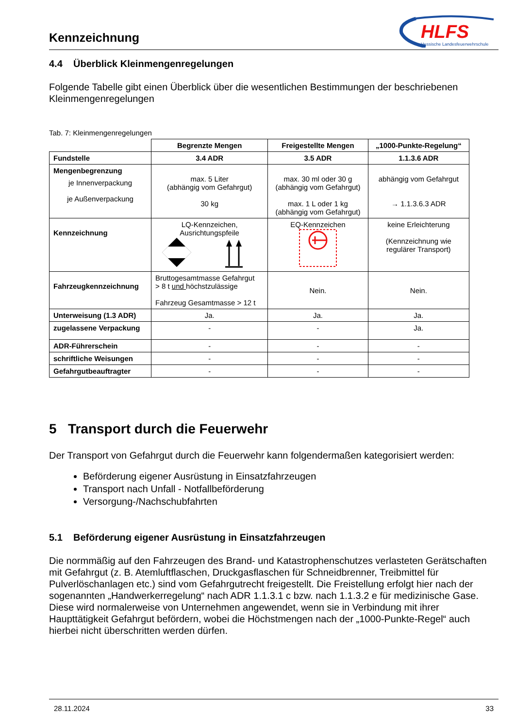Kennzeichnung
HLFS
Hessische Landesfeuerwehrschule
4.4 Überblick Kleinmengenregelungen
Folgende Tabelle gibt einen Überblick über die wesentlichen Bestimmungen der beschriebenen Kleinmengenregelungen
Tab. 7: Kleinmengenregelungen
| | Begrenzte Mengen | Freigestellte Mengen | „1000-Punkte-Regelung“ |
| Fundstelle | 3.4 ADR | 3.5 ADR | 1.1.3.6 ADR |
| Mengenbegrenzung je Innenverpackung je Außenverpackung | max. 5 Liter (abhängig vom Gefahrgut) 30 kg | max. 30 ml oder 30 g (abhängig vom Gefahrgut) max. 1 L oder 1 kg (abhängig vom Gefahrgut) | abhängig vom Gefahrgut → 1.1.3.6.3 ADR |
| Kennzeichnung | LQ-Kennzeichen, Ausrichtungspfeile | EQ-Kennzeichen | keine Erleichterung (Kennzeichnung wie regulärer Transport) |
| Fahrzeugkennzeichnung | Bruttogesamtmasse Gefahrgut > 8 t und höchstzulässige Fahrzeug Gesamtmasse > 12 t | Nein. | Nein. |
| Unterweisung (1.3 ADR) | Ja. | Ja. | Ja. |
| zugelassene Verpackung | - | - | Ja. |
| ADR-Führerschein | - | - | - |
| schriftliche Weisungen | - | - | - |
| Gefahrgutbeauftragter | - | - | - |
5 Transport durch die Feuerwehr
Der Transport von Gefahrgut durch die Feuerwehr kann folgendermaßen kategorisiert werden:
Beförderung eigener Ausrüstung in Einsatzfahrzeugen
Transport nach Unfall - Notfallbeförderung
Versorgung-/Nachschubfahrten
5.1 Beförderung eigener Ausrüstung in Einsatzfahrzeugen
Die normmäßig auf den Fahrzeugen des Brand- und Katastrophenschutzes verlasteten Gerätschaften mit Gefahrgut (z. B. Atemluftflaschen, Druckgasflaschen für Schneidbrenner, Treibmittel für Pulverlöschanlagen etc.) sind vom Gefahrgutrecht freigestellt. Die Freistellung erfolgt hier nach der sogenannten „Handwerkerregelung“ nach ADR 1.1.3.1 c bzw. nach 1.1.3.2 e für medizinische Gase. Diese wird normalerweise von Unternehmen angewendet, wenn sie in Verbindung mit ihrer Haupttätigkeit Gefahrgut befördern, wobei die Höchstmengen nach der „1000-Punkte-Regel“ auch hierbei nicht überschritten werden dürfen.
28.11.2024 33